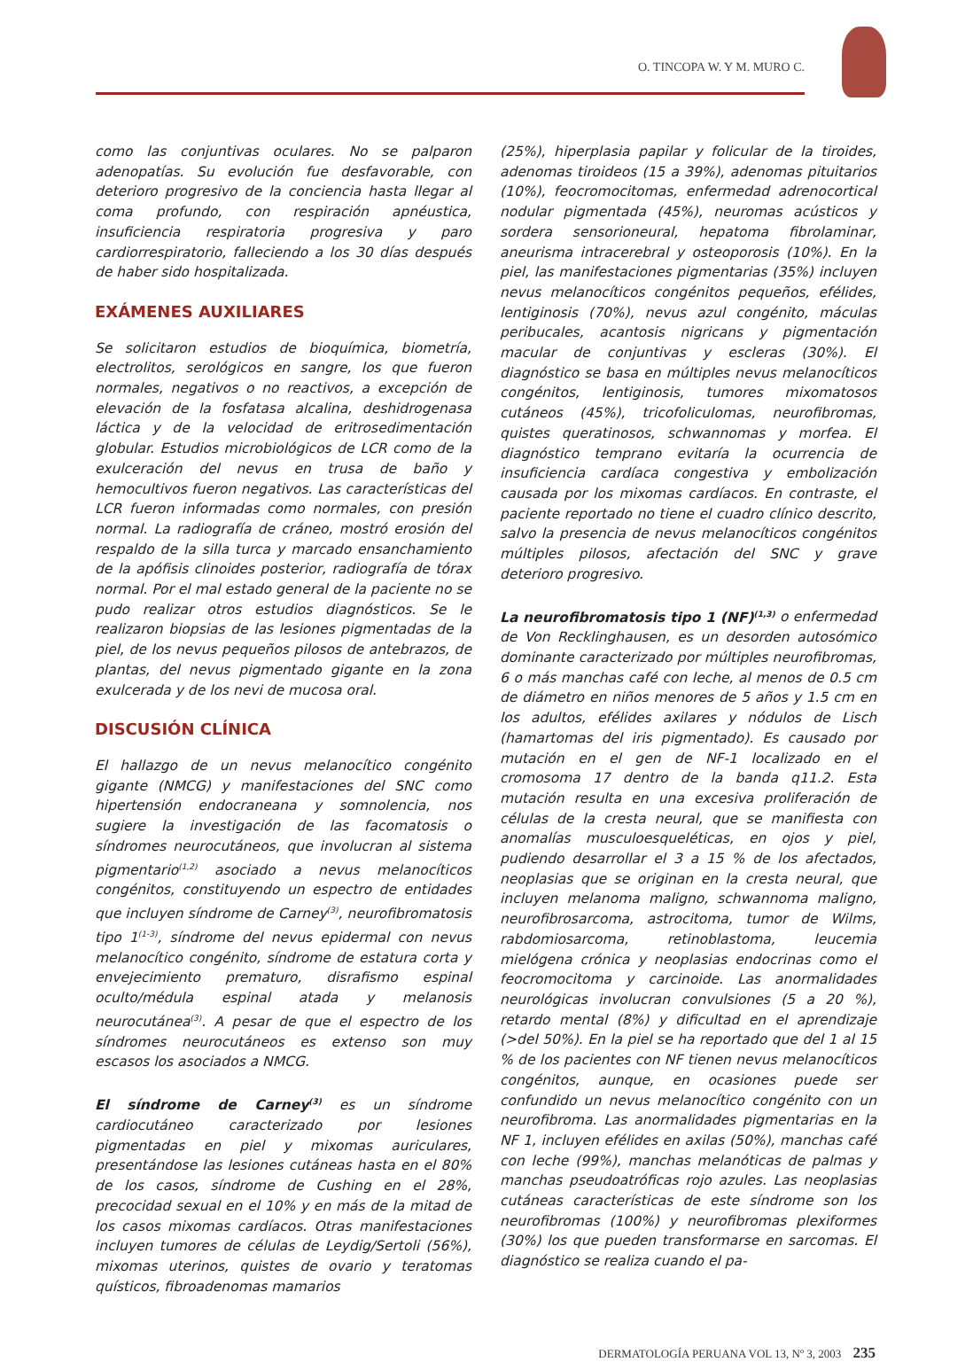O. TINCOPA W. Y M. MURO C.
como las conjuntivas oculares. No se palparon adenopatías. Su evolución fue desfavorable, con deterioro progresivo de la conciencia hasta llegar al coma profundo, con respiración apnéustica, insuficiencia respiratoria progresiva y paro cardiorrespiratorio, falleciendo a los 30 días después de haber sido hospitalizada.
EXÁMENES AUXILIARES
Se solicitaron estudios de bioquímica, biometría, electrolitos, serológicos en sangre, los que fueron normales, negativos o no reactivos, a excepción de elevación de la fosfatasa alcalina, deshidrogenasa láctica y de la velocidad de eritrosedimentación globular. Estudios microbiológicos de LCR como de la exulceración del nevus en trusa de baño y hemocultivos fueron negativos. Las características del LCR fueron informadas como normales, con presión normal. La radiografía de cráneo, mostró erosión del respaldo de la silla turca y marcado ensanchamiento de la apófisis clinoides posterior, radiografía de tórax normal. Por el mal estado general de la paciente no se pudo realizar otros estudios diagnósticos. Se le realizaron biopsias de las lesiones pigmentadas de la piel, de los nevus pequeños pilosos de antebrazos, de plantas, del nevus pigmentado gigante en la zona exulcerada y de los nevi de mucosa oral.
DISCUSIÓN CLÍNICA
El hallazgo de un nevus melanocítico congénito gigante (NMCG) y manifestaciones del SNC como hipertensión endocraneana y somnolencia, nos sugiere la investigación de las facomatosis o síndromes neurocutáneos, que involucran al sistema pigmentario<sup>(1,2)</sup> asociado a nevus melanocíticos congénitos, constituyendo un espectro de entidades que incluyen síndrome de Carney<sup>(3)</sup>, neurofibromatosis tipo 1<sup>(1-3)</sup>, síndrome del nevus epidermal con nevus melanocítico congénito, síndrome de estatura corta y envejecimiento prematuro, disrafismo espinal oculto/médula espinal atada y melanosis neurocutánea<sup>(3)</sup>. A pesar de que el espectro de los síndromes neurocutáneos es extenso son muy escasos los asociados a NMCG.
El síndrome de Carney<sup>(3)</sup> es un síndrome cardiocutáneo caracterizado por lesiones pigmentadas en piel y mixomas auriculares, presentándose las lesiones cutáneas hasta en el 80% de los casos, síndrome de Cushing en el 28%, precocidad sexual en el 10% y en más de la mitad de los casos mixomas cardíacos. Otras manifestaciones incluyen tumores de células de Leydig/Sertoli (56%), mixomas uterinos, quistes de ovario y teratomas quísticos, fibroadenomas mamarios
(25%), hiperplasia papilar y folicular de la tiroides, adenomas tiroideos (15 a 39%), adenomas pituitarios (10%), feocromocitomas, enfermedad adrenocortical nodular pigmentada (45%), neuromas acústicos y sordera sensorioneural, hepatoma fibrolaminar, aneurisma intracerebral y osteoporosis (10%). En la piel, las manifestaciones pigmentarias (35%) incluyen nevus melanocíticos congénitos pequeños, efélides, lentiginosis (70%), nevus azul congénito, máculas peribucales, acantosis nigricans y pigmentación macular de conjuntivas y escleras (30%). El diagnóstico se basa en múltiples nevus melanocíticos congénitos, lentiginosis, tumores mixomatosos cutáneos (45%), tricofoliculomas, neurofibromas, quistes queratinosos, schwannomas y morfea. El diagnóstico temprano evitaría la ocurrencia de insuficiencia cardíaca congestiva y embolización causada por los mixomas cardíacos. En contraste, el paciente reportado no tiene el cuadro clínico descrito, salvo la presencia de nevus melanocíticos congénitos múltiples pilosos, afectación del SNC y grave deterioro progresivo.
La neurofibromatosis tipo 1 (NF)<sup>(1,3)</sup> o enfermedad de Von Recklinghausen, es un desorden autosómico dominante caracterizado por múltiples neurofibromas, 6 o más manchas café con leche, al menos de 0.5 cm de diámetro en niños menores de 5 años y 1.5 cm en los adultos, efélides axilares y nódulos de Lisch (hamartomas del iris pigmentado). Es causado por mutación en el gen de NF-1 localizado en el cromosoma 17 dentro de la banda q11.2. Esta mutación resulta en una excesiva proliferación de células de la cresta neural, que se manifiesta con anomalías musculoesqueléticas, en ojos y piel, pudiendo desarrollar el 3 a 15 % de los afectados, neoplasias que se originan en la cresta neural, que incluyen melanoma maligno, schwannoma maligno, neurofibrosarcoma, astrocitoma, tumor de Wilms, rabdomiosarcoma, retinoblastoma, leucemia mielógena crónica y neoplasias endocrinas como el feocromocitoma y carcinoide. Las anormalidades neurológicas involucran convulsiones (5 a 20 %), retardo mental (8%) y dificultad en el aprendizaje (>del 50%). En la piel se ha reportado que del 1 al 15 % de los pacientes con NF tienen nevus melanocíticos congénitos, aunque, en ocasiones puede ser confundido un nevus melanocítico congénito con un neurofibroma. Las anormalidades pigmentarias en la NF 1, incluyen efélides en axilas (50%), manchas café con leche (99%), manchas melanóticas de palmas y manchas pseudoatróficas rojo azules. Las neoplasias cutáneas características de este síndrome son los neurofibromas (100%) y neurofibromas plexiformes (30%) los que pueden transformarse en sarcomas. El diagnóstico se realiza cuando el pa-
DERMATOLOGÍA PERUANA VOL 13, Nº 3, 2003 235